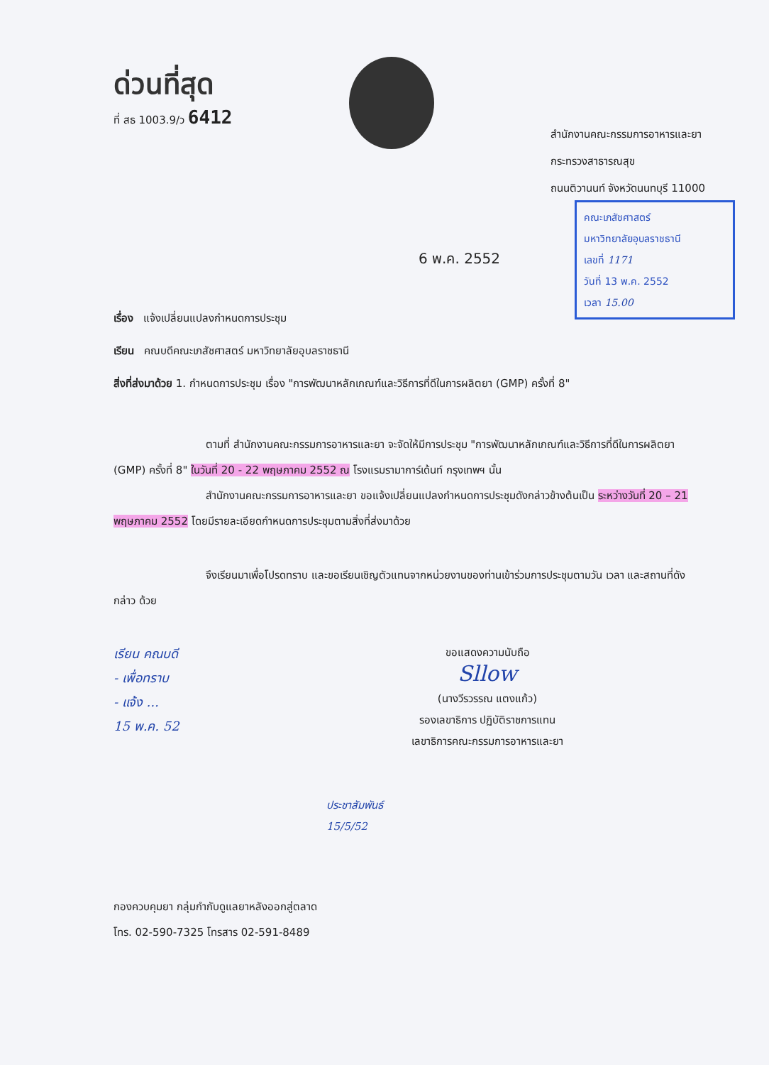ด่วนที่สุด
ที่ สธ 1003.9/ว 6412
สำนักงานคณะกรรมการอาหารและยา
กระทรวงสาธารณสุข
ถนนติวานนท์ จังหวัดนนทบุรี 11000
คณะเภสัชศาสตร์
มหาวิทยาลัยอุบลราชธานี
เลขที่ 1171
วันที่ 13 พ.ค. 2552
เวลา 15.00
6 พ.ค. 2552
เรื่อง แจ้งเปลี่ยนแปลงกำหนดการประชุม
เรียน คณบดีคณะเภสัชศาสตร์ มหาวิทยาลัยอุบลราชธานี
สิ่งที่ส่งมาด้วย 1. กำหนดการประชุม เรื่อง "การพัฒนาหลักเกณฑ์และวิธีการที่ดีในการผลิตยา (GMP) ครั้งที่ 8"
ตามที่ สำนักงานคณะกรรมการอาหารและยา จะจัดให้มีการประชุม "การพัฒนาหลักเกณฑ์และวิธีการที่ดีในการผลิตยา (GMP) ครั้งที่ 8" ในวันที่ 20 - 22 พฤษภาคม 2552 ณ โรงแรมรามาการ์เด้นท์ กรุงเทพฯ นั้น
สำนักงานคณะกรรมการอาหารและยา ขอแจ้งเปลี่ยนแปลงกำหนดการประชุมดังกล่าวข้างต้นเป็น ระหว่างวันที่ 20 – 21 พฤษภาคม 2552 โดยมีรายละเอียดกำหนดการประชุมตามสิ่งที่ส่งมาด้วย
จึงเรียนมาเพื่อโปรดทราบ และขอเรียนเชิญตัวแทนจากหน่วยงานของท่านเข้าร่วมการประชุมตามวัน เวลา และสถานที่ดังกล่าว ด้วย
เรียน คณบดี
- เพื่อทราบ
- แจ้ง ...
15 พ.ค. 52
ขอแสดงความนับถือ
Sllow
(นางวีรวรรณ แตงแก้ว)
รองเลขาธิการ ปฏิบัติราชการแทน
เลขาธิการคณะกรรมการอาหารและยา
ประชาสัมพันธ์
15/5/52
กองควบคุมยา กลุ่มกำกับดูแลยาหลังออกสู่ตลาด
โทร. 02-590-7325 โทรสาร 02-591-8489